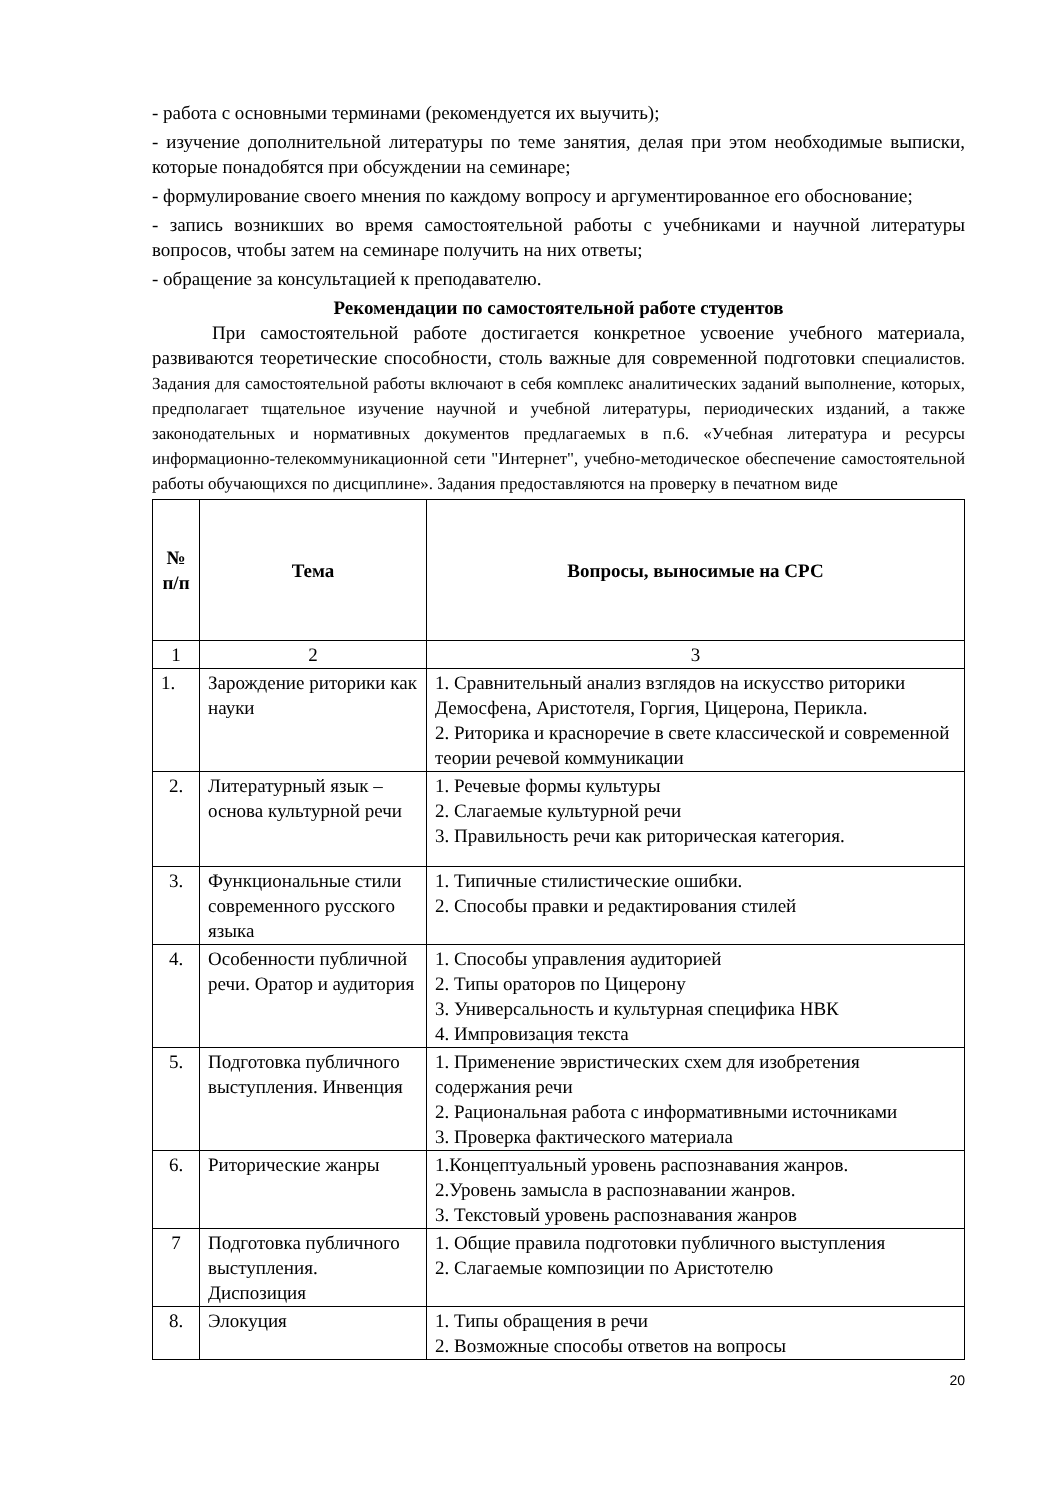- работа с основными терминами (рекомендуется их выучить);
- изучение дополнительной литературы по теме занятия, делая при этом необходимые выписки, которые понадобятся при обсуждении на семинаре;
- формулирование своего мнения по каждому вопросу и аргументированное его обоснование;
- запись возникших во время самостоятельной работы с учебниками и научной литературы вопросов, чтобы затем на семинаре получить на них ответы;
- обращение за консультацией к преподавателю.
Рекомендации по самостоятельной работе студентов
При самостоятельной работе достигается конкретное усвоение учебного материала, развиваются теоретические способности, столь важные для современной подготовки специалистов. Задания для самостоятельной работы включают в себя комплекс аналитических заданий выполнение, которых, предполагает тщательное изучение научной и учебной литературы, периодических изданий, а также законодательных и нормативных документов предлагаемых в п.6. «Учебная литература и ресурсы информационно-телекоммуникационной сети "Интернет", учебно-методическое обеспечение самостоятельной работы обучающихся по дисциплине». Задания предоставляются на проверку в печатном виде
| № п/п | Тема | Вопросы, выносимые на СРС |
| --- | --- | --- |
| 1 | 2 | 3 |
| 1. | Зарождение риторики как науки | 1. Сравнительный анализ взглядов на искусство риторики Демосфена, Аристотеля, Горгия, Цицерона, Перикла. 2. Риторика и красноречие в свете классической и современной теории речевой коммуникации |
| 2. | Литературный язык – основа культурной речи | 1. Речевые формы культуры 2. Слагаемые культурной речи 3. Правильность речи как риторическая категория. |
| 3. | Функциональные стили современного русского языка | 1. Типичные стилистические ошибки. 2. Способы правки и редактирования стилей |
| 4. | Особенности публичной речи. Оратор и аудитория | 1. Способы управления аудиторией 2. Типы ораторов по Цицерону 3. Универсальность и культурная специфика НВК 4. Импровизация текста |
| 5. | Подготовка публичного выступления. Инвенция | 1. Применение эвристических схем для изобретения содержания речи 2. Рациональная работа с информативными источниками 3. Проверка фактического материала |
| 6. | Риторические жанры | 1.Концептуальный уровень распознавания жанров. 2.Уровень замысла в распознавании жанров. 3. Текстовый уровень распознавания жанров |
| 7 | Подготовка публичного выступления. Диспозиция | 1. Общие правила подготовки публичного выступления 2. Слагаемые композиции по Аристотелю |
| 8. | Элокуция | 1. Типы обращения в речи 2. Возможные способы ответов на вопросы |
20